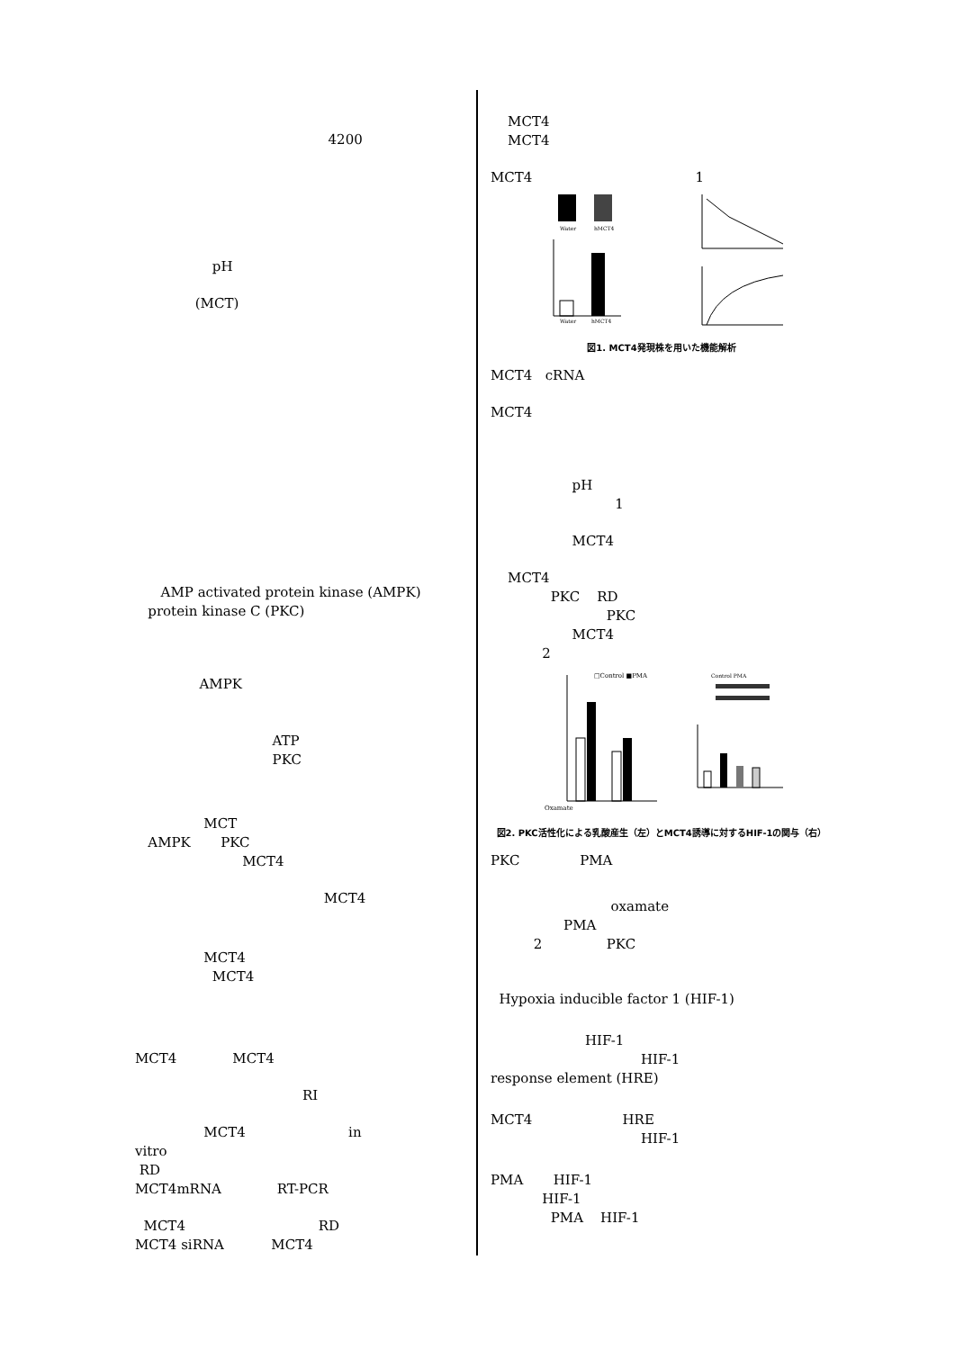4200
pH
(MCT)
AMP activated protein kinase (AMPK)
protein kinase C (PKC)
AMPK
ATP
PKC
MCT
AMPK PKC
MCT4
MCT4
MCT4
MCT4
MCT4 MCT4
RI
MCT4 in
vitro
RD
MCT4mRNA RT-PCR
MCT4 RD
MCT4 siRNA MCT4
MCT4
MCT4
MCT4 1
Water
hMCT4
Water
hMCT4
図1. MCT4発現株を用いた機能解析
MCT4 cRNA
MCT4
pH
1
MCT4
MCT4
PKC RD
PKC
MCT4
2
□Control ■PMA
Oxamate
Control PMA
図2. PKC活性化による乳酸産生（左）とMCT4誘導に対するHIF-1の関与（右）
PKC PMA
oxamate
PMA
2 PKC
Hypoxia inducible factor 1 (HIF-1)
HIF-1
HIF-1
response element (HRE)
MCT4 HRE
HIF-1
PMA HIF-1
HIF-1
PMA HIF-1